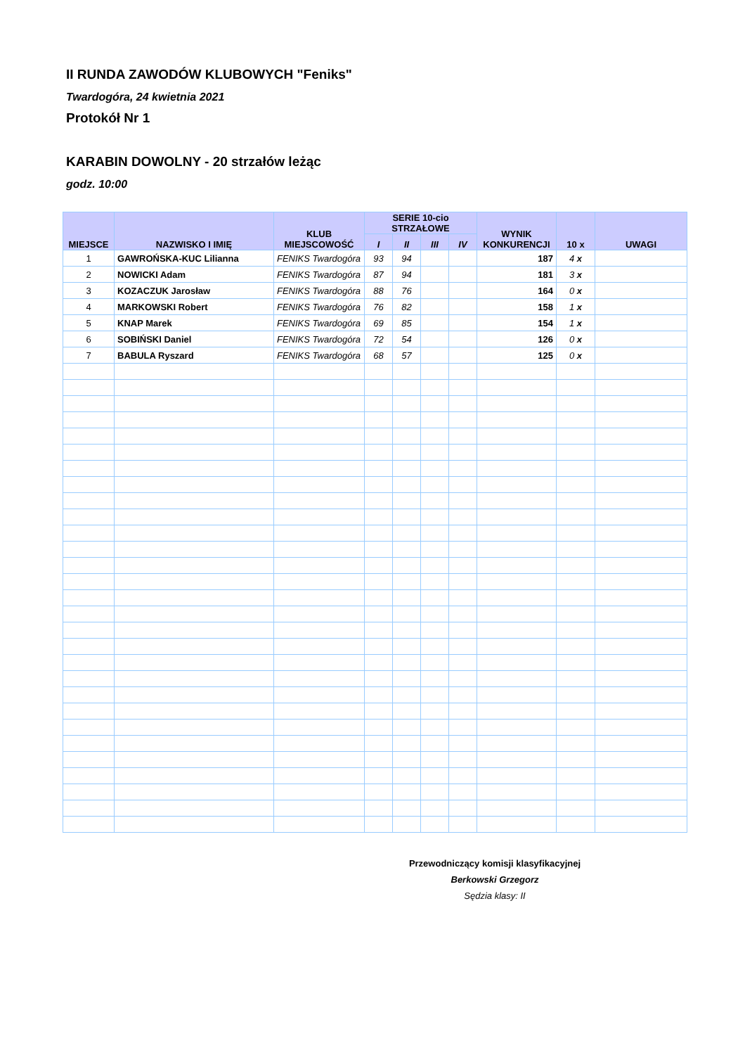II RUNDA ZAWODÓW KLUBOWYCH "Feniks"
Twardogóra, 24 kwietnia 2021
Protokół Nr 1
KARABIN DOWOLNY - 20 strzałów leżąc
godz. 10:00
| MIEJSCE | NAZWISKO I IMIĘ | KLUB MIEJSCOWOŚĆ | SERIE 10-cio STRZAŁOWE | | | | WYNIK KONKURENCJI | 10 x | UWAGI |
| --- | --- | --- | --- | --- | --- | --- | --- | --- | --- |
| | | | I | II | III | IV | | | |
| 1 | GAWROŃSKA-KUC Lilianna | FENIKS Twardogóra | 93 | 94 | | | 187 | 4 x | |
| 2 | NOWICKI Adam | FENIKS Twardogóra | 87 | 94 | | | 181 | 3 x | |
| 3 | KOZACZUK Jarosław | FENIKS Twardogóra | 88 | 76 | | | 164 | 0 x | |
| 4 | MARKOWSKI Robert | FENIKS Twardogóra | 76 | 82 | | | 158 | 1 x | |
| 5 | KNAP Marek | FENIKS Twardogóra | 69 | 85 | | | 154 | 1 x | |
| 6 | SOBIŃSKI Daniel | FENIKS Twardogóra | 72 | 54 | | | 126 | 0 x | |
| 7 | BABULA Ryszard | FENIKS Twardogóra | 68 | 57 | | | 125 | 0 x | |
Przewodniczący komisji klasyfikacyjnej
Berkowski Grzegorz
Sędzia klasy: II